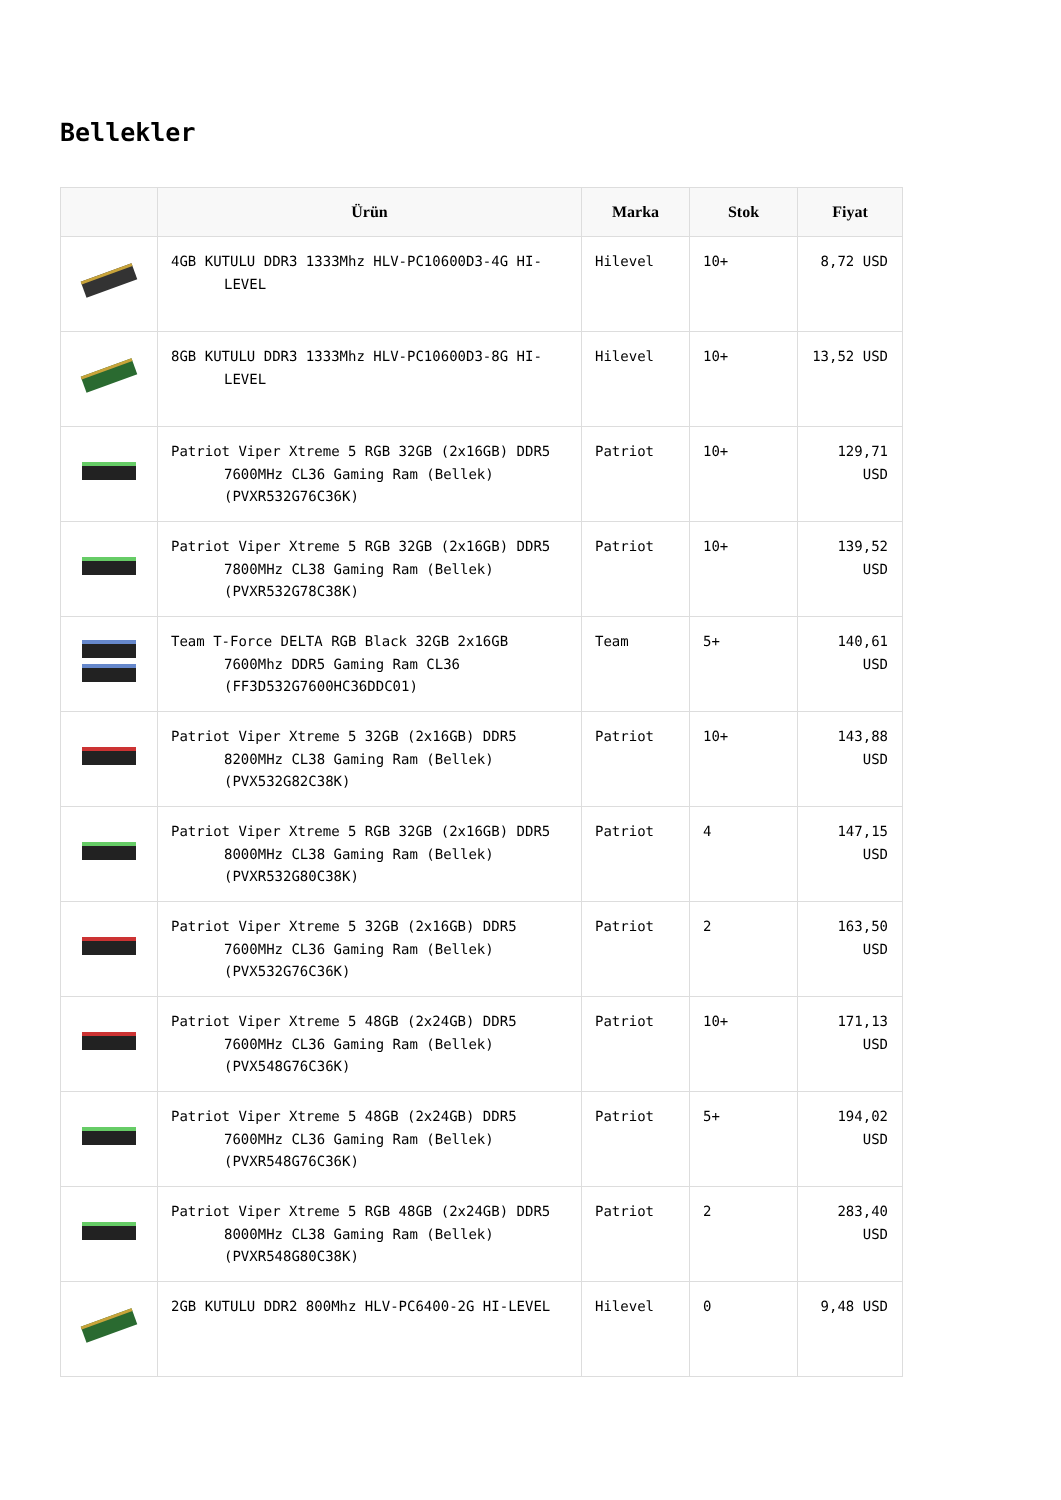Bellekler
| | Ürün | Marka | Stok | Fiyat |
| --- | --- | --- | --- | --- |
| | 4GB KUTULU DDR3 1333Mhz HLV-PC10600D3-4G HI-LEVEL | Hilevel | 10+ | 8,72 USD |
| | 8GB KUTULU DDR3 1333Mhz HLV-PC10600D3-8G HI-LEVEL | Hilevel | 10+ | 13,52 USD |
| | Patriot Viper Xtreme 5 RGB 32GB (2x16GB) DDR5 7600MHz CL36 Gaming Ram (Bellek) (PVXR532G76C36K) | Patriot | 10+ | 129,71 USD |
| | Patriot Viper Xtreme 5 RGB 32GB (2x16GB) DDR5 7800MHz CL38 Gaming Ram (Bellek) (PVXR532G78C38K) | Patriot | 10+ | 139,52 USD |
| | Team T-Force DELTA RGB Black 32GB 2x16GB 7600Mhz DDR5 Gaming Ram CL36 (FF3D532G7600HC36DDC01) | Team | 5+ | 140,61 USD |
| | Patriot Viper Xtreme 5 32GB (2x16GB) DDR5 8200MHz CL38 Gaming Ram (Bellek) (PVX532G82C38K) | Patriot | 10+ | 143,88 USD |
| | Patriot Viper Xtreme 5 RGB 32GB (2x16GB) DDR5 8000MHz CL38 Gaming Ram (Bellek) (PVXR532G80C38K) | Patriot | 4 | 147,15 USD |
| | Patriot Viper Xtreme 5 32GB (2x16GB) DDR5 7600MHz CL36 Gaming Ram (Bellek) (PVX532G76C36K) | Patriot | 2 | 163,50 USD |
| | Patriot Viper Xtreme 5 48GB (2x24GB) DDR5 7600MHz CL36 Gaming Ram (Bellek) (PVX548G76C36K) | Patriot | 10+ | 171,13 USD |
| | Patriot Viper Xtreme 5 48GB (2x24GB) DDR5 7600MHz CL36 Gaming Ram (Bellek) (PVXR548G76C36K) | Patriot | 5+ | 194,02 USD |
| | Patriot Viper Xtreme 5 RGB 48GB (2x24GB) DDR5 8000MHz CL38 Gaming Ram (Bellek) (PVXR548G80C38K) | Patriot | 2 | 283,40 USD |
| | 2GB KUTULU DDR2 800Mhz HLV-PC6400-2G HI-LEVEL | Hilevel | 0 | 9,48 USD |